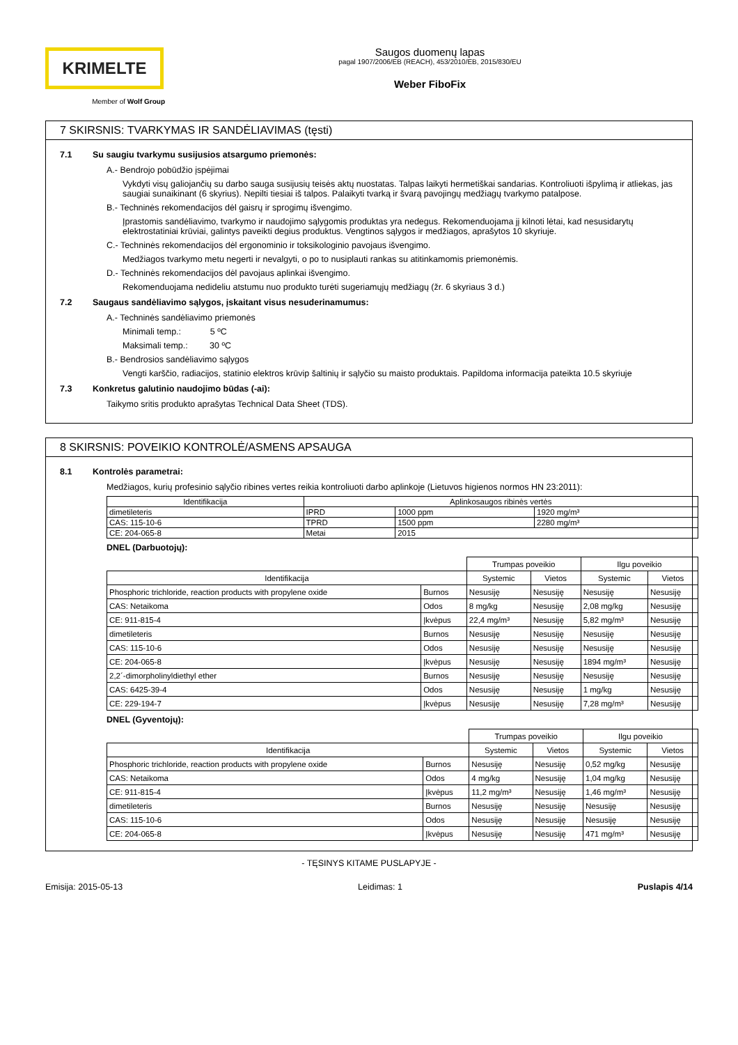KRIMELTE
Member of Wolf Group
Saugos duomenų lapas
pagal 1907/2006/EB (REACH), 453/2010/EB, 2015/830/EU
Weber FiboFix
7 SKIRSNIS: TVARKYMAS IR SANDĖLIAVIMAS (tęsti)
7.1 Su saugiu tvarkymu susijusios atsargumo priemonės:
A.- Bendrojo pobūdžio įspėjimai
Vykdyti visų galiojančių su darbo sauga susijusių teisės aktų nuostatas. Talpas laikyti hermetiškai sandarias. Kontroliuoti išpylimą ir atliekas, jas saugiai sunaikinant (6 skyrius). Nepilti tiesiai iš talpos. Palaikyti tvarką ir švarą pavojingų medžiagų tvarkymo patalpose.
B.- Techninės rekomendacijos dėl gaisrų ir sprogimų išvengimo.
Įprastomis sandėliavimo, tvarkymo ir naudojimo sąlygomis produktas yra nedegus. Rekomenduojama jį kilnoti lėtai, kad nesusidarytų elektrostatiniai krūviai, galintys paveikti degius produktus. Vengtinos sąlygos ir medžiagos, aprašytos 10 skyriuje.
C.- Techninės rekomendacijos dėl ergonominio ir toksikologinio pavojaus išvengimo.
Medžiagos tvarkymo metu negerti ir nevalgyti, o po to nusiplauti rankas su atitinkamomis priemonėmis.
D.- Techninės rekomendacijos dėl pavojaus aplinkai išvengimo.
Rekomenduojama nedideliu atstumu nuo produkto turėti sugeriamųjų medžiagų (žr. 6 skyriaus 3 d.)
7.2 Saugaus sandėliavimo sąlygos, įskaitant visus nesuderinamumus:
A.- Techninės sandėliavimo priemonės
Minimali temp.: 5 ºC
Maksimali temp.: 30 ºC
B.- Bendrosios sandėliavimo sąlygos
Vengti karščio, radiacijos, statinio elektros krūvip šaltinių ir sąlyčio su maisto produktais. Papildoma informacija pateikta 10.5 skyriuje
7.3 Konkretus galutinio naudojimo būdas (-ai):
Taikymo sritis produkto aprašytas Technical Data Sheet (TDS).
8 SKIRSNIS: POVEIKIO KONTROLĖ/ASMENS APSAUGA
8.1 Kontrolės parametrai:
Medžiagos, kurių profesinio sąlyčio ribines vertes reikia kontroliuoti darbo aplinkoje (Lietuvos higienos normos HN 23:2011):
| Identifikacija | Aplinkosaugos ribinės vertės | | |
| --- | --- | --- | --- |
| dimetileteris | IPRD | 1000 ppm | 1920 mg/m³ |
| CAS: 115-10-6 | TPRD | 1500 ppm | 2280 mg/m³ |
| CE: 204-065-8 | Metai | 2015 | |
DNEL (Darbuotojų):
| | | Trumpas poveikio | | Ilgu poveikio | |
| Identifikacija | | Systemic | Vietos | Systemic | Vietos |
| Phosphoric trichloride, reaction products with propylene oxide | Burnos | Nesusiję | Nesusiję | Nesusiję | Nesusiję |
| CAS: Netaikoma | Odos | 8 mg/kg | Nesusiję | 2,08 mg/kg | Nesusiję |
| CE: 911-815-4 | Įkvėpus | 22,4 mg/m³ | Nesusiję | 5,82 mg/m³ | Nesusiję |
| dimetileteris | Burnos | Nesusiję | Nesusiję | Nesusiję | Nesusiję |
| CAS: 115-10-6 | Odos | Nesusiję | Nesusiję | Nesusiję | Nesusiję |
| CE: 204-065-8 | Įkvėpus | Nesusiję | Nesusiję | 1894 mg/m³ | Nesusiję |
| 2,2´-dimorpholinyldiethyl ether | Burnos | Nesusiję | Nesusiję | Nesusiję | Nesusiję |
| CAS: 6425-39-4 | Odos | Nesusiję | Nesusiję | 1 mg/kg | Nesusiję |
| CE: 229-194-7 | Įkvėpus | Nesusiję | Nesusiję | 7,28 mg/m³ | Nesusiję |
DNEL (Gyventojų):
| | | Trumpas poveikio | | Ilgu poveikio | |
| Identifikacija | | Systemic | Vietos | Systemic | Vietos |
| Phosphoric trichloride, reaction products with propylene oxide | Burnos | Nesusiję | Nesusiję | 0,52 mg/kg | Nesusiję |
| CAS: Netaikoma | Odos | 4 mg/kg | Nesusiję | 1,04 mg/kg | Nesusiję |
| CE: 911-815-4 | Įkvėpus | 11,2 mg/m³ | Nesusiję | 1,46 mg/m³ | Nesusiję |
| dimetileteris | Burnos | Nesusiję | Nesusiję | Nesusiję | Nesusiję |
| CAS: 115-10-6 | Odos | Nesusiję | Nesusiję | Nesusiję | Nesusiję |
| CE: 204-065-8 | Įkvėpus | Nesusiję | Nesusiję | 471 mg/m³ | Nesusiję |
- TĘSINYS KITAME PUSLAPYJE -
Emisija: 2015-05-13 Leidimas: 1 Puslapis 4/14